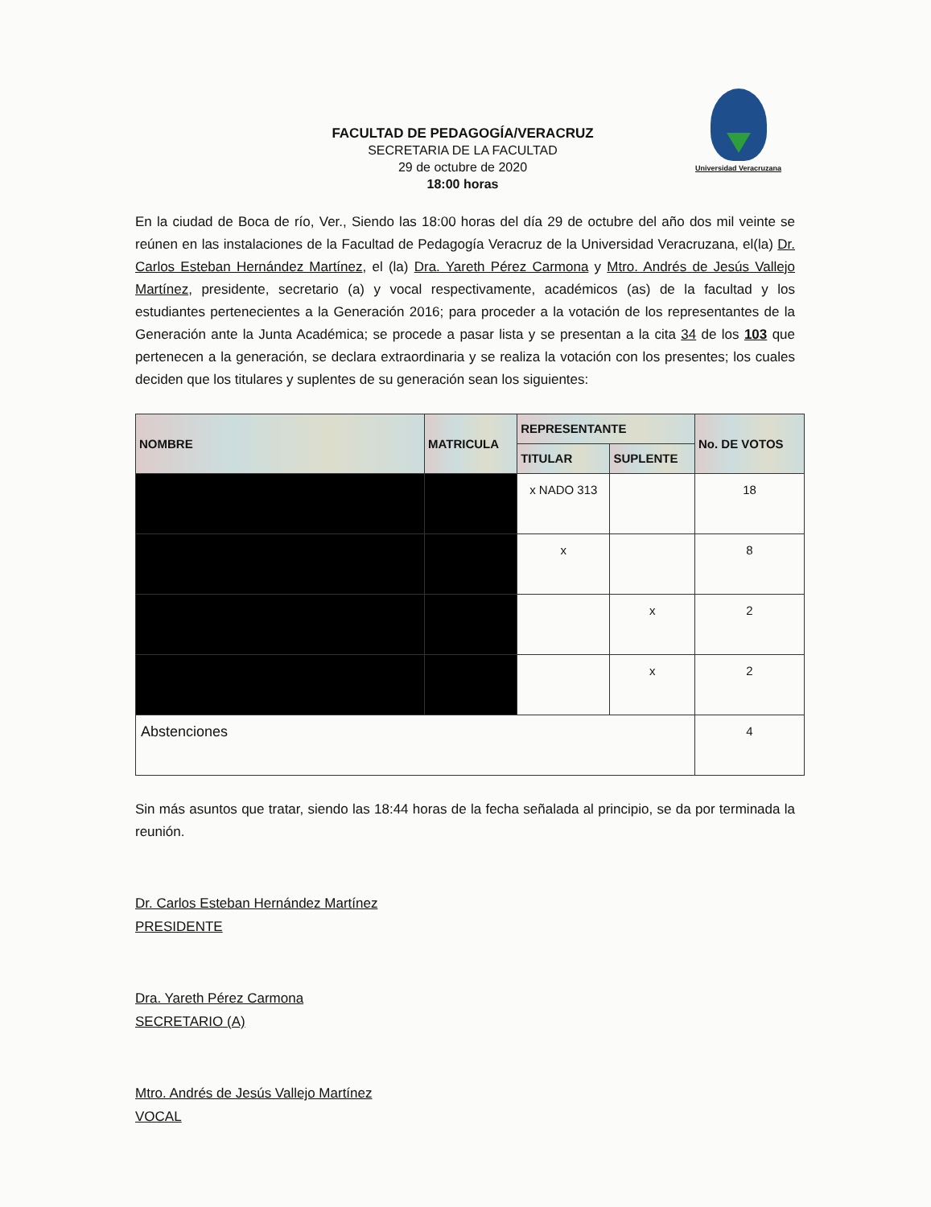Universidad Veracruzana
FACULTAD DE PEDAGOGÍA/VERACRUZ
SECRETARIA DE LA FACULTAD
29 de octubre de 2020
18:00 horas
En la ciudad de Boca de río, Ver., Siendo las 18:00 horas del día 29 de octubre del año dos mil veinte se reúnen en las instalaciones de la Facultad de Pedagogía Veracruz de la Universidad Veracruzana, el(la) Dr. Carlos Esteban Hernández Martínez, el (la) Dra. Yareth Pérez Carmona y Mtro. Andrés de Jesús Vallejo Martínez, presidente, secretario (a) y vocal respectivamente, académicos (as) de la facultad y los estudiantes pertenecientes a la Generación 2016; para proceder a la votación de los representantes de la Generación ante la Junta Académica; se procede a pasar lista y se presentan a la cita 34 de los 103 que pertenecen a la generación, se declara extraordinaria y se realiza la votación con los presentes; los cuales deciden que los titulares y suplentes de su generación sean los siguientes:
| NOMBRE | MATRICULA | REPRESENTANTE | | No. DE VOTOS |
| --- | --- | --- | --- | --- |
| | | TITULAR | SUPLENTE | |
| | | x NADO 313 | | 18 |
| | | x | | 8 |
| | | | x | 2 |
| | | | x | 2 |
| Abstenciones | | | | 4 |
Sin más asuntos que tratar, siendo las 18:44 horas de la fecha señalada al principio, se da por terminada la reunión.
Dr. Carlos Esteban Hernández Martínez
PRESIDENTE
Dra. Yareth Pérez Carmona
SECRETARIO (A)
Mtro. Andrés de Jesús Vallejo Martínez
VOCAL